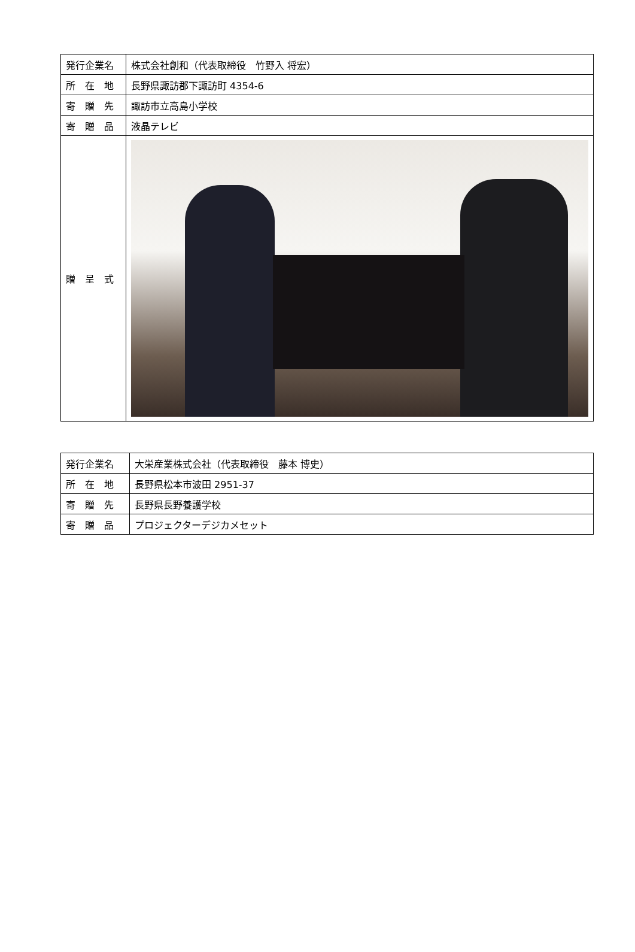| 発行企業名 | 株式会社創和（代表取締役 竹野入 将宏） |
| 所 在 地 | 長野県諏訪郡下諏訪町 4354-6 |
| 寄 贈 先 | 諏訪市立高島小学校 |
| 寄 贈 品 | 液晶テレビ |
| 贈 呈 式 | |
| 発行企業名 | 大栄産業株式会社（代表取締役 藤本 博史） |
| 所 在 地 | 長野県松本市波田 2951-37 |
| 寄 贈 先 | 長野県長野養護学校 |
| 寄 贈 品 | プロジェクターデジカメセット |